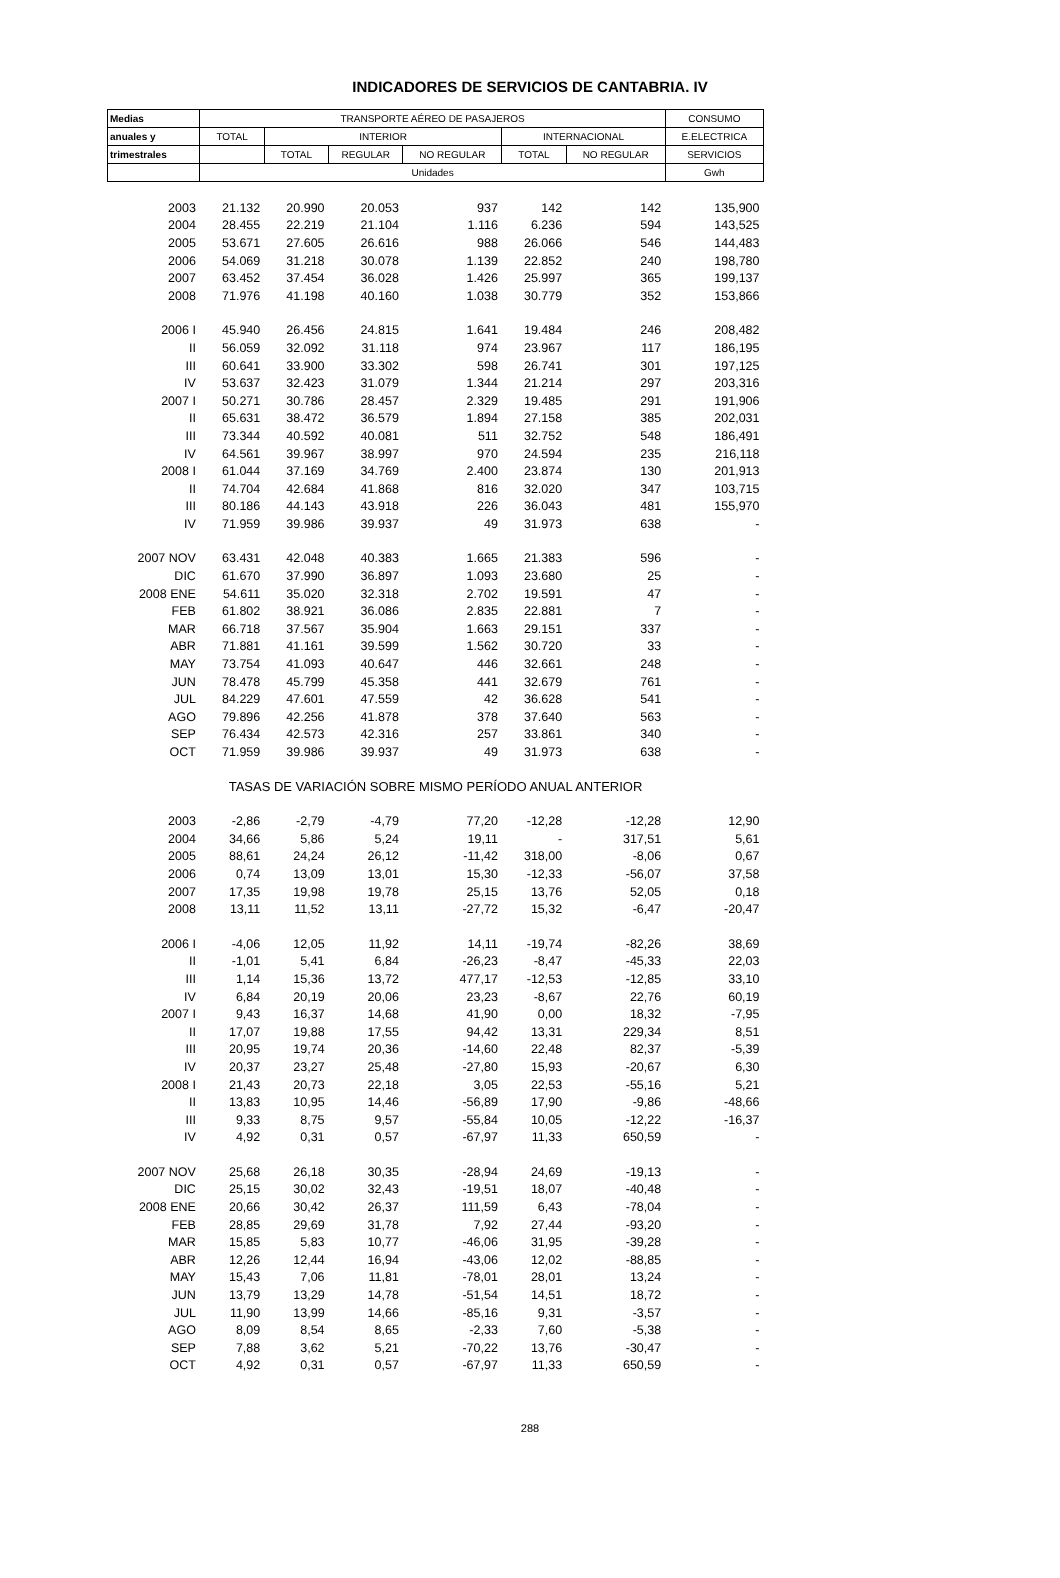INDICADORES DE SERVICIOS DE CANTABRIA. IV
| Medias | TRANSPORTE AÉREO DE PASAJEROS | | | | | | CONSUMO |
| --- | --- | --- | --- | --- | --- | --- | --- |
| anuales y | TOTAL | INTERIOR | | | INTERNACIONAL | | E.ELECTRICA |
| trimestrales | | TOTAL | REGULAR | NO REGULAR | TOTAL | NO REGULAR | SERVICIOS |
| | Unidades | | | | | | Gwh |
| 2003 | 21.132 | 20.990 | 20.053 | 937 | 142 | 142 | 135,900 |
| 2004 | 28.455 | 22.219 | 21.104 | 1.116 | 6.236 | 594 | 143,525 |
| 2005 | 53.671 | 27.605 | 26.616 | 988 | 26.066 | 546 | 144,483 |
| 2006 | 54.069 | 31.218 | 30.078 | 1.139 | 22.852 | 240 | 198,780 |
| 2007 | 63.452 | 37.454 | 36.028 | 1.426 | 25.997 | 365 | 199,137 |
| 2008 | 71.976 | 41.198 | 40.160 | 1.038 | 30.779 | 352 | 153,866 |
| 2006 I | 45.940 | 26.456 | 24.815 | 1.641 | 19.484 | 246 | 208,482 |
| II | 56.059 | 32.092 | 31.118 | 974 | 23.967 | 117 | 186,195 |
| III | 60.641 | 33.900 | 33.302 | 598 | 26.741 | 301 | 197,125 |
| IV | 53.637 | 32.423 | 31.079 | 1.344 | 21.214 | 297 | 203,316 |
| 2007 I | 50.271 | 30.786 | 28.457 | 2.329 | 19.485 | 291 | 191,906 |
| II | 65.631 | 38.472 | 36.579 | 1.894 | 27.158 | 385 | 202,031 |
| III | 73.344 | 40.592 | 40.081 | 511 | 32.752 | 548 | 186,491 |
| IV | 64.561 | 39.967 | 38.997 | 970 | 24.594 | 235 | 216,118 |
| 2008 I | 61.044 | 37.169 | 34.769 | 2.400 | 23.874 | 130 | 201,913 |
| II | 74.704 | 42.684 | 41.868 | 816 | 32.020 | 347 | 103,715 |
| III | 80.186 | 44.143 | 43.918 | 226 | 36.043 | 481 | 155,970 |
| IV | 71.959 | 39.986 | 39.937 | 49 | 31.973 | 638 | - |
| 2007 NOV | 63.431 | 42.048 | 40.383 | 1.665 | 21.383 | 596 | - |
| DIC | 61.670 | 37.990 | 36.897 | 1.093 | 23.680 | 25 | - |
| 2008 ENE | 54.611 | 35.020 | 32.318 | 2.702 | 19.591 | 47 | - |
| FEB | 61.802 | 38.921 | 36.086 | 2.835 | 22.881 | 7 | - |
| MAR | 66.718 | 37.567 | 35.904 | 1.663 | 29.151 | 337 | - |
| ABR | 71.881 | 41.161 | 39.599 | 1.562 | 30.720 | 33 | - |
| MAY | 73.754 | 41.093 | 40.647 | 446 | 32.661 | 248 | - |
| JUN | 78.478 | 45.799 | 45.358 | 441 | 32.679 | 761 | - |
| JUL | 84.229 | 47.601 | 47.559 | 42 | 36.628 | 541 | - |
| AGO | 79.896 | 42.256 | 41.878 | 378 | 37.640 | 563 | - |
| SEP | 76.434 | 42.573 | 42.316 | 257 | 33.861 | 340 | - |
| OCT | 71.959 | 39.986 | 39.937 | 49 | 31.973 | 638 | - |
| TASAS DE VARIACIÓN SOBRE MISMO PERÍODO ANUAL ANTERIOR | | | | | | | |
| 2003 | -2,86 | -2,79 | -4,79 | 77,20 | -12,28 | -12,28 | 12,90 |
| 2004 | 34,66 | 5,86 | 5,24 | 19,11 | - | 317,51 | 5,61 |
| 2005 | 88,61 | 24,24 | 26,12 | -11,42 | 318,00 | -8,06 | 0,67 |
| 2006 | 0,74 | 13,09 | 13,01 | 15,30 | -12,33 | -56,07 | 37,58 |
| 2007 | 17,35 | 19,98 | 19,78 | 25,15 | 13,76 | 52,05 | 0,18 |
| 2008 | 13,11 | 11,52 | 13,11 | -27,72 | 15,32 | -6,47 | -20,47 |
| 2006 I | -4,06 | 12,05 | 11,92 | 14,11 | -19,74 | -82,26 | 38,69 |
| II | -1,01 | 5,41 | 6,84 | -26,23 | -8,47 | -45,33 | 22,03 |
| III | 1,14 | 15,36 | 13,72 | 477,17 | -12,53 | -12,85 | 33,10 |
| IV | 6,84 | 20,19 | 20,06 | 23,23 | -8,67 | 22,76 | 60,19 |
| 2007 I | 9,43 | 16,37 | 14,68 | 41,90 | 0,00 | 18,32 | -7,95 |
| II | 17,07 | 19,88 | 17,55 | 94,42 | 13,31 | 229,34 | 8,51 |
| III | 20,95 | 19,74 | 20,36 | -14,60 | 22,48 | 82,37 | -5,39 |
| IV | 20,37 | 23,27 | 25,48 | -27,80 | 15,93 | -20,67 | 6,30 |
| 2008 I | 21,43 | 20,73 | 22,18 | 3,05 | 22,53 | -55,16 | 5,21 |
| II | 13,83 | 10,95 | 14,46 | -56,89 | 17,90 | -9,86 | -48,66 |
| III | 9,33 | 8,75 | 9,57 | -55,84 | 10,05 | -12,22 | -16,37 |
| IV | 4,92 | 0,31 | 0,57 | -67,97 | 11,33 | 650,59 | - |
| 2007 NOV | 25,68 | 26,18 | 30,35 | -28,94 | 24,69 | -19,13 | - |
| DIC | 25,15 | 30,02 | 32,43 | -19,51 | 18,07 | -40,48 | - |
| 2008 ENE | 20,66 | 30,42 | 26,37 | 111,59 | 6,43 | -78,04 | - |
| FEB | 28,85 | 29,69 | 31,78 | 7,92 | 27,44 | -93,20 | - |
| MAR | 15,85 | 5,83 | 10,77 | -46,06 | 31,95 | -39,28 | - |
| ABR | 12,26 | 12,44 | 16,94 | -43,06 | 12,02 | -88,85 | - |
| MAY | 15,43 | 7,06 | 11,81 | -78,01 | 28,01 | 13,24 | - |
| JUN | 13,79 | 13,29 | 14,78 | -51,54 | 14,51 | 18,72 | - |
| JUL | 11,90 | 13,99 | 14,66 | -85,16 | 9,31 | -3,57 | - |
| AGO | 8,09 | 8,54 | 8,65 | -2,33 | 7,60 | -5,38 | - |
| SEP | 7,88 | 3,62 | 5,21 | -70,22 | 13,76 | -30,47 | - |
| OCT | 4,92 | 0,31 | 0,57 | -67,97 | 11,33 | 650,59 | - |
288